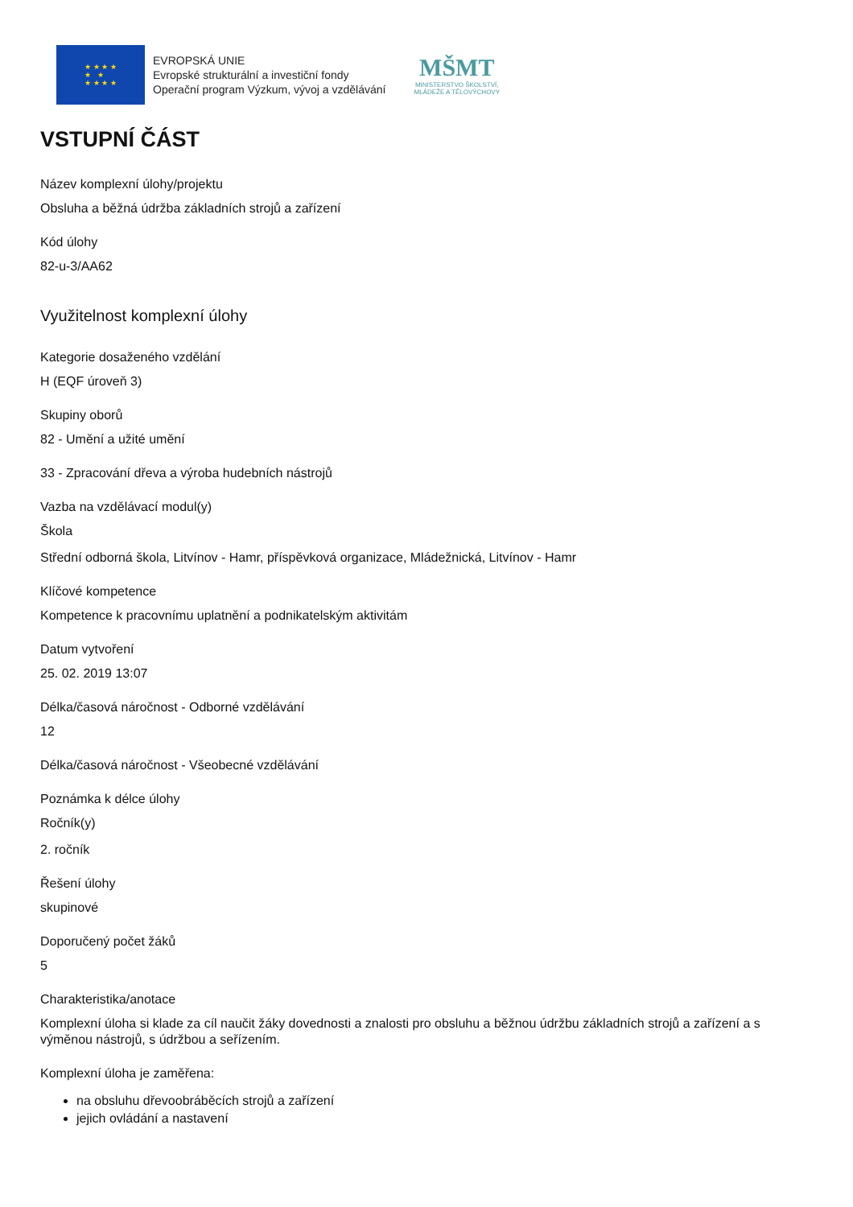★ ★ ★ ★
★ ★
★ ★ ★ ★
EVROPSKÁ UNIE
Evropské strukturální a investiční fondy
Operační program Výzkum, vývoj a vzdělávání
MŠMT
MINISTERSTVO ŠKOLSTVÍ,
MLÁDEŽE A TĚLOVÝCHOVY
VSTUPNÍ ČÁST
Název komplexní úlohy/projektu
Obsluha a běžná údržba základních strojů a zařízení
Kód úlohy
82-u-3/AA62
Využitelnost komplexní úlohy
Kategorie dosaženého vzdělání
H (EQF úroveň 3)
Skupiny oborů
82 - Umění a užité umění
33 - Zpracování dřeva a výroba hudebních nástrojů
Vazba na vzdělávací modul(y)
Škola
Střední odborná škola, Litvínov - Hamr, příspěvková organizace, Mládežnická, Litvínov - Hamr
Klíčové kompetence
Kompetence k pracovnímu uplatnění a podnikatelským aktivitám
Datum vytvoření
25. 02. 2019 13:07
Délka/časová náročnost - Odborné vzdělávání
12
Délka/časová náročnost - Všeobecné vzdělávání
Poznámka k délce úlohy
Ročník(y)
2. ročník
Řešení úlohy
skupinové
Doporučený počet žáků
5
Charakteristika/anotace
Komplexní úloha si klade za cíl naučit žáky dovednosti a znalosti pro obsluhu a běžnou údržbu základních strojů a zařízení a s výměnou nástrojů, s údržbou a seřízením.
Komplexní úloha je zaměřena:
na obsluhu dřevoobráběcích strojů a zařízení
jejich ovládání a nastavení